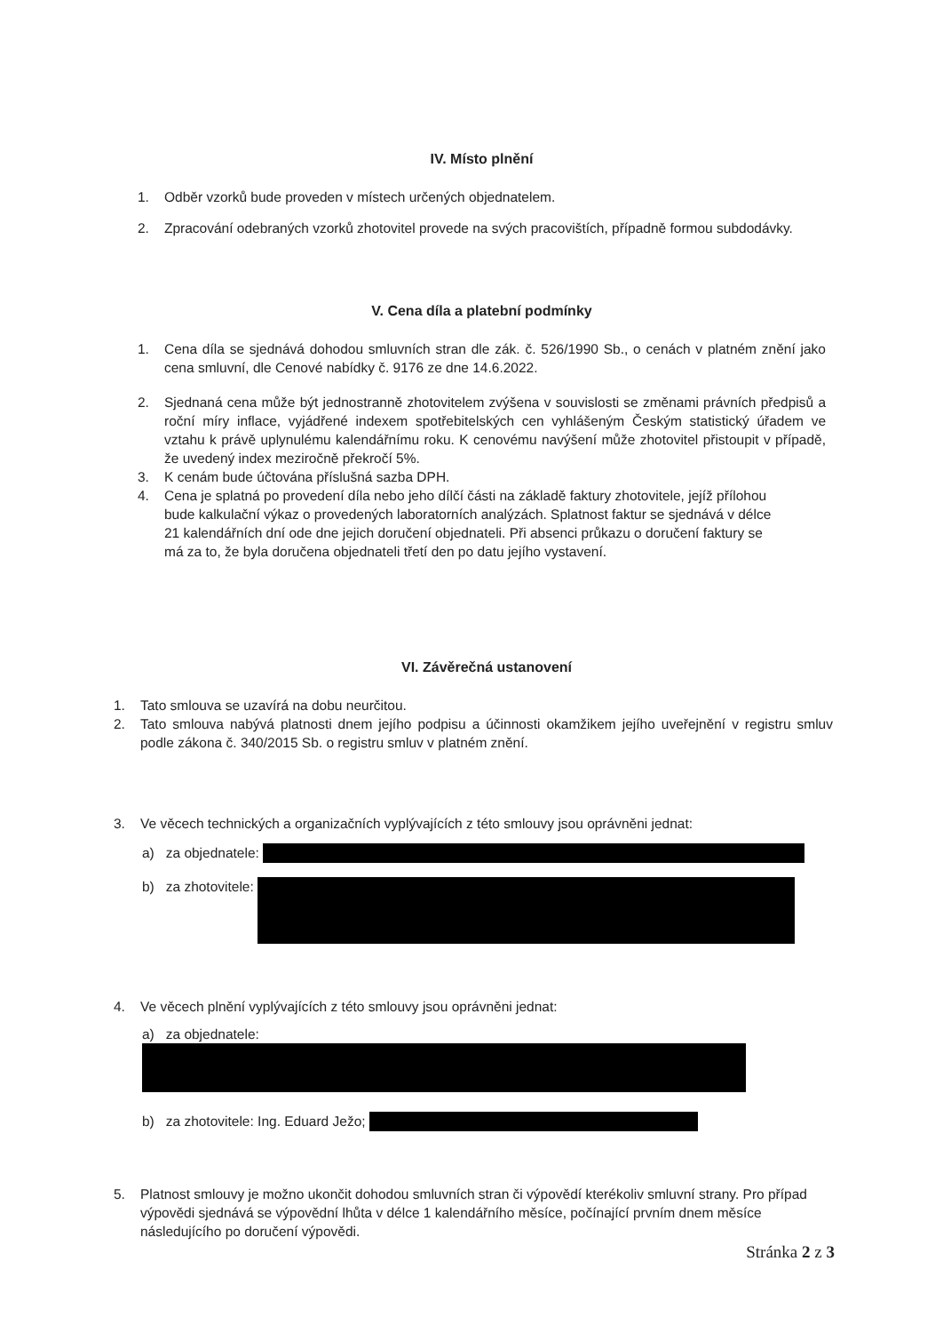IV. Místo plnění
1. Odběr vzorků bude proveden v místech určených objednatelem.
2. Zpracování odebraných vzorků zhotovitel provede na svých pracovištích, případně formou subdodávky.
V. Cena díla a platební podmínky
1. Cena díla se sjednává dohodou smluvních stran dle zák. č. 526/1990 Sb., o cenách v platném znění jako cena smluvní, dle Cenové nabídky č. 9176 ze dne 14.6.2022.
2. Sjednaná cena může být jednostranně zhotovitelem zvýšena v souvislosti se změnami právních předpisů a roční míry inflace, vyjádřené indexem spotřebitelských cen vyhlášeným Českým statistický úřadem ve vztahu k právě uplynulému kalendářnímu roku. K cenovému navýšení může zhotovitel přistoupit v případě, že uvedený index meziročně překročí 5%.
3. K cenám bude účtována příslušná sazba DPH.
4. Cena je splatná po provedení díla nebo jeho dílčí části na základě faktury zhotovitele, jejíž přílohou bude kalkulační výkaz o provedených laboratorních analýzách. Splatnost faktur se sjednává v délce 21 kalendářních dní ode dne jejich doručení objednateli. Při absenci průkazu o doručení faktury se má za to, že byla doručena objednateli třetí den po datu jejího vystavení.
VI. Závěrečná ustanovení
1. Tato smlouva se uzavírá na dobu neurčitou.
2. Tato smlouva nabývá platnosti dnem jejího podpisu a účinnosti okamžikem jejího uveřejnění v registru smluv podle zákona č. 340/2015 Sb. o registru smluv v platném znění.
3. Ve věcech technických a organizačních vyplývajících z této smlouvy jsou oprávněni jednat:
a) za objednatele:
b) za zhotovitele:
4. Ve věcech plnění vyplývajících z této smlouvy jsou oprávněni jednat:
a) za objednatele:
b) za zhotovitele: Ing. Eduard Ježo;
5. Platnost smlouvy je možno ukončit dohodou smluvních stran či výpovědí kterékoliv smluvní strany. Pro případ výpovědi sjednává se výpovědní lhůta v délce 1 kalendářního měsíce, počínající prvním dnem měsíce následujícího po doručení výpovědi.
Stránka 2 z 3